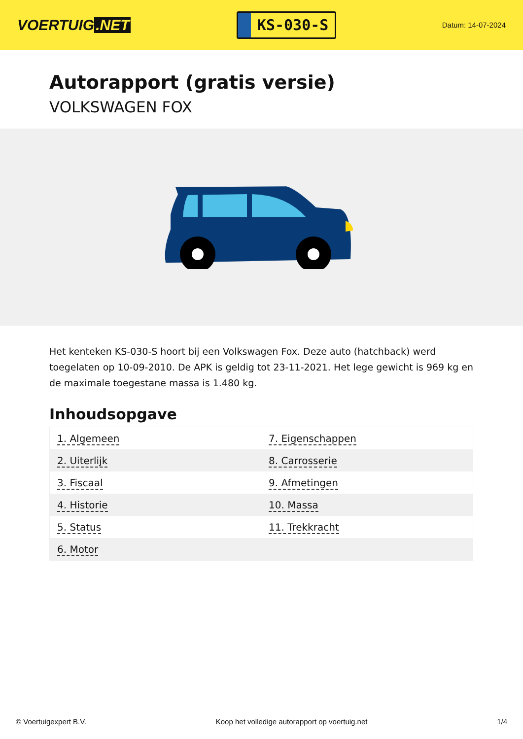VOERTUIG.NET
KS-030-S
Datum: 14-07-2024
Autorapport (gratis versie)
VOLKSWAGEN FOX
Het kenteken KS-030-S hoort bij een Volkswagen Fox. Deze auto (hatchback) werd toegelaten op 10-09-2010. De APK is geldig tot 23-11-2021. Het lege gewicht is 969 kg en de maximale toegestane massa is 1.480 kg.
Inhoudsopgave
| 1. Algemeen | 7. Eigenschappen |
| 2. Uiterlijk | 8. Carrosserie |
| 3. Fiscaal | 9. Afmetingen |
| 4. Historie | 10. Massa |
| 5. Status | 11. Trekkracht |
| 6. Motor | |
© Voertuigexpert B.V. Koop het volledige autorapport op voertuig.net 1/4